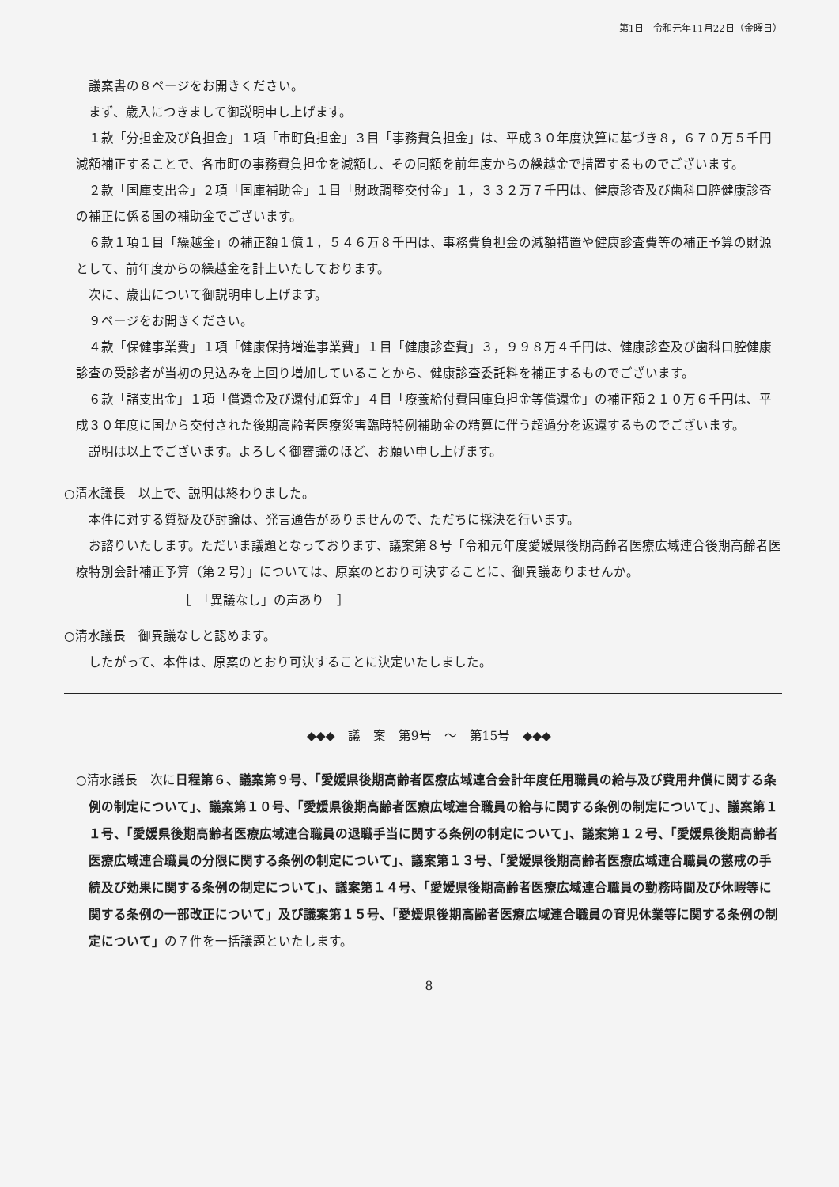第1日　令和元年11月22日（金曜日）
議案書の８ページをお開きください。
まず、歳入につきまして御説明申し上げます。
１款「分担金及び負担金」１項「市町負担金」３目「事務費負担金」は、平成３０年度決算に基づき８，６７０万５千円減額補正することで、各市町の事務費負担金を減額し、その同額を前年度からの繰越金で措置するものでございます。
２款「国庫支出金」２項「国庫補助金」１目「財政調整交付金」１，３３２万７千円は、健康診査及び歯科口腔健康診査の補正に係る国の補助金でございます。
６款１項１目「繰越金」の補正額１億１，５４６万８千円は、事務費負担金の減額措置や健康診査費等の補正予算の財源として、前年度からの繰越金を計上いたしております。
次に、歳出について御説明申し上げます。
９ページをお開きください。
４款「保健事業費」１項「健康保持増進事業費」１目「健康診査費」３，９９８万４千円は、健康診査及び歯科口腔健康診査の受診者が当初の見込みを上回り増加していることから、健康診査委託料を補正するものでございます。
６款「諸支出金」１項「償還金及び還付加算金」４目「療養給付費国庫負担金等償還金」の補正額２１０万６千円は、平成３０年度に国から交付された後期高齢者医療災害臨時特例補助金の精算に伴う超過分を返還するものでございます。
説明は以上でございます。よろしく御審議のほど、お願い申し上げます。
○清水議長　以上で、説明は終わりました。
本件に対する質疑及び討論は、発言通告がありませんので、ただちに採決を行います。
お諮りいたします。ただいま議題となっております、議案第８号「令和元年度愛媛県後期高齢者医療広域連合後期高齢者医療特別会計補正予算（第２号）」については、原案のとおり可決することに、御異議ありませんか。
［　「異議なし」の声あり　］
○清水議長　御異議なしと認めます。
したがって、本件は、原案のとおり可決することに決定いたしました。
◆◆◆　議　案　第9号　～　第15号　◆◆◆
○清水議長　次に日程第６、議案第９号、「愛媛県後期高齢者医療広域連合会計年度任用職員の給与及び費用弁償に関する条例の制定について」、議案第１０号、「愛媛県後期高齢者医療広域連合職員の給与に関する条例の制定について」、議案第１１号、「愛媛県後期高齢者医療広域連合職員の退職手当に関する条例の制定について」、議案第１２号、「愛媛県後期高齢者医療広域連合職員の分限に関する条例の制定について」、議案第１３号、「愛媛県後期高齢者医療広域連合職員の懲戒の手続及び効果に関する条例の制定について」、議案第１４号、「愛媛県後期高齢者医療広域連合職員の勤務時間及び休暇等に関する条例の一部改正について」及び議案第１５号、「愛媛県後期高齢者医療広域連合職員の育児休業等に関する条例の制定について」の７件を一括議題といたします。
8